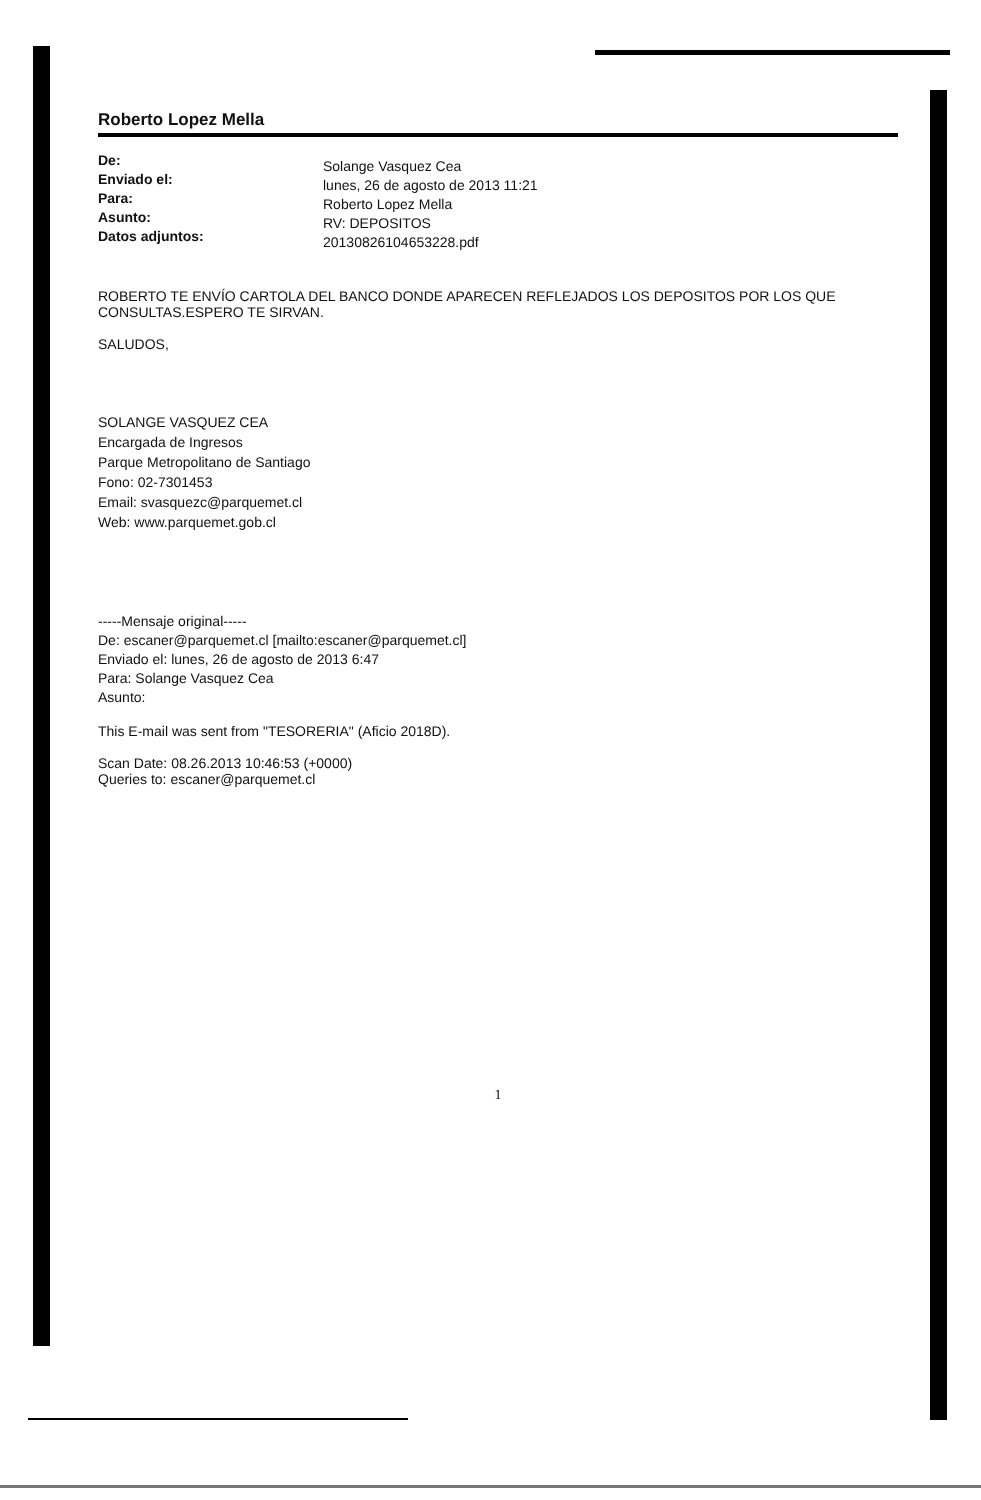Roberto Lopez Mella
De:
Enviado el:
Para:
Asunto:
Datos adjuntos:
Solange Vasquez Cea
lunes, 26 de agosto de 2013 11:21
Roberto Lopez Mella
RV: DEPOSITOS
20130826104653228.pdf
ROBERTO TE ENVÍO CARTOLA DEL BANCO DONDE APARECEN REFLEJADOS LOS DEPOSITOS POR LOS QUE CONSULTAS.ESPERO TE SIRVAN.
SALUDOS,
SOLANGE VASQUEZ CEA
Encargada de Ingresos
Parque Metropolitano de Santiago
Fono: 02-7301453
Email: svasquezc@parquemet.cl
Web: www.parquemet.gob.cl
-----Mensaje original-----
De: escaner@parquemet.cl [mailto:escaner@parquemet.cl]
Enviado el: lunes, 26 de agosto de 2013 6:47
Para: Solange Vasquez Cea
Asunto:
This E-mail was sent from "TESORERIA" (Aficio 2018D).
Scan Date: 08.26.2013 10:46:53 (+0000)
Queries to: escaner@parquemet.cl
1